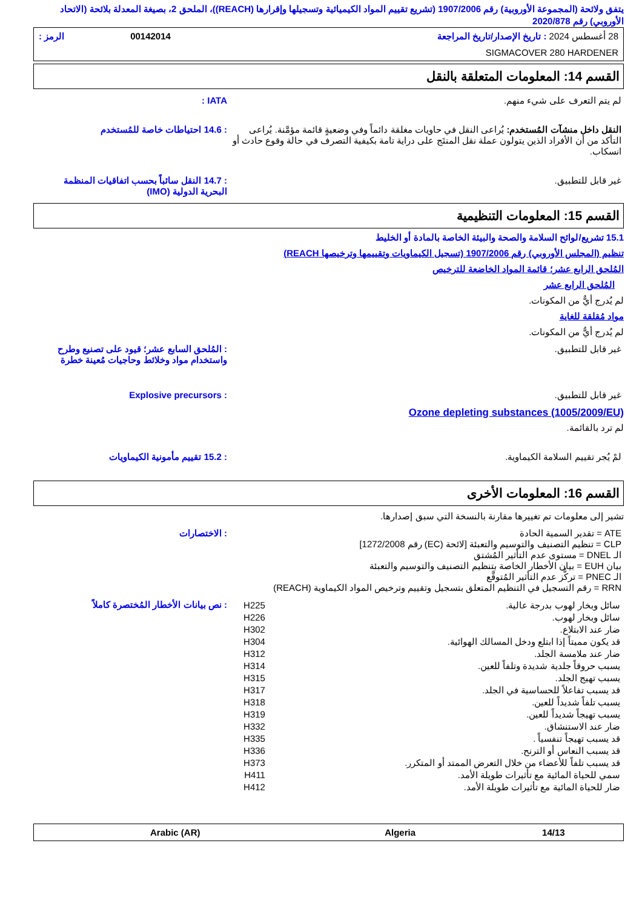يتفق ولائحة (المجموعة الأوروبية) رقم 1907/2006 (تشريع تقييم المواد الكيميائية وتسجيلها وإقرارها (REACH))، الملحق 2، بصيغة المعدلة بلائحة (الاتحاد الأوروبي) رقم 2020/878
| 28 أغسطس 2024 : تاريخ الإصدار/تاريخ المراجعة | 00142014 | الرمز : |
| SIGMACOVER 280 HARDENER | | |
القسم 14: المعلومات المتعلقة بالنقل
لم يتم التعرف على شيء منهم. IATA :
النقل داخل منشآت المُستخدم: يُراعى النقل في حاويات مغلقة دائماً وفي وضعيةٍ قائمة مؤمَّنة. يُراعى التأكد من أن الأفراد الذين يتولون عملة نقل المنتَج على دراية تامة بكيفية التصرف في حالة وقوع حادث أو انسكاب.
: 14.6 احتياطات خاصة للمُستخدم
غير قابل للتطبيق. : 14.7 النقل سائباً بحسب اتفاقيات المنظمة البحرية الدولية (IMO)
القسم 15: المعلومات التنظيمية
15.1 تشريع/لوائح السلامة والصحة والبيئة الخاصة بالمادة أو الخليط
تنظيم (المجلس الأوروبي) رقم 1907/2006 (تسجيل الكيماويات وتقييمها وترخيصها REACH)
المُلحق الرابع عشر؛ قائمة المواد الخاضعة للترخيص
المُلحق الرابع عشر
لم يُدرج أيٌّ من المكونات.
مواد مُقلقة للغاية
لم يُدرج أيٌّ من المكونات.
غير قابل للتطبيق. : المُلحق السابع عشر؛ قيود على تصنيع وطرح واستخدام مواد وخلائط وحاجيات مُعينة خطرة
غير قابل للتطبيق. : Explosive precursors
Ozone depleting substances (1005/2009/EU)
لم ترد بالقائمة.
لمْ يُجر تقييم السلامة الكيماوية.
: 15.2 تقييم مأمونية الكيماويات
القسم 16: المعلومات الأخرى
تشير إلى معلومات تم تغييرها مقارنة بالنسخة التي سبق إصدارها.
ATE = تقدير السمية الحادة
CLP = تنظيم التصنيف والتوسيم والتعبئة [لائحة (EC) رقم 1272/2008]
الـ DNEL = مستوى عدم التأثير المُشتق
بيان EUH = بيان الأخطار الخاصة بتنظيم التصنيف والتوسيم والتعبئة
الـ PNEC = تركُّز عدم التأثير المُتوقَّع
RRN = رقم التسجيل في التنظيم المتعلق بتسجيل وتقييم وترخيص المواد الكيماوية (REACH)
: الاختصارات
| سائل وبخار لهوب بدرجة عالية. | H225 |
| سائل وبخار لهوب. | H226 |
| ضار عند الابتلاع. | H302 |
| قد يكون مميتاً إذا ابتلع ودخل المسالك الهوائية. | H304 |
| ضار عند ملامسة الجلد. | H312 |
| يسبب حروقاً جلدية شديدة وتلفاً للعين. | H314 |
| يسبب تهيج الجلد. | H315 |
| قد يسبب تفاعلاً للحساسية في الجلد. | H317 |
| يسبب تلفاً شديداً للعين. | H318 |
| يسبب تهيجاً شديداً للعين. | H319 |
| ضار عند الاستنشاق. | H332 |
| قد يسبب تهيجاً تنفسياً . | H335 |
| قد يسبب النعاس أو الترنح. | H336 |
| قد يسبب تلفاً للأعضاء من خلال التعرض الممتد أو المتكرر. | H373 |
| سمي للحياة المائية مع تأثيرات طويلة الأمد. | H411 |
| ضار للحياة المائية مع تأثيرات طويلة الأمد. | H412 |
: نص بيانات الأخطار المُختصرة كاملاً
| 14/13 | Algeria | Arabic (AR) |